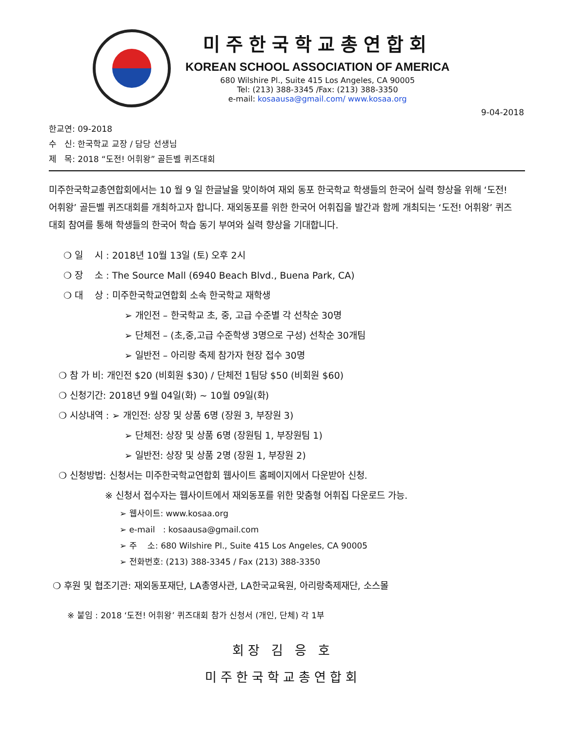미주한국학교총연합회
KOREAN SCHOOL ASSOCIATION OF AMERICA
680 Wilshire Pl., Suite 415 Los Angeles, CA 90005
Tel: (213) 388-3345 /Fax: (213) 388-3350
e-mail: kosaausa@gmail.com/ www.kosaa.org
9-04-2018
한교연: 09-2018
수 신: 한국학교 교장 / 담당 선생님
제 목: 2018 “도전! 어휘왕” 골든벨 퀴즈대회
미주한국학교총연합회에서는 10 월 9 일 한글날을 맞이하여 재외 동포 한국학교 학생들의 한국어 실력 향상을 위해 ‘도전! 어휘왕’ 골든벨 퀴즈대회를 개최하고자 합니다. 재외동포를 위한 한국어 어휘집을 발간과 함께 개최되는 ‘도전! 어휘왕’ 퀴즈대회 참여를 통해 학생들의 한국어 학습 동기 부여와 실력 향상을 기대합니다.
❍ 일 시 : 2018년 10월 13일 (토) 오후 2시
❍ 장 소 : The Source Mall (6940 Beach Blvd., Buena Park, CA)
❍ 대 상 : 미주한국학교연합회 소속 한국학교 재학생
➢ 개인전 – 한국학교 초, 중, 고급 수준별 각 선착순 30명
➢ 단체전 – (초,중,고급 수준학생 3명으로 구성) 선착순 30개팀
➢ 일반전 – 아리랑 축제 참가자 현장 접수 30명
❍ 참 가 비: 개인전 $20 (비회원 $30) / 단체전 1팀당 $50 (비회원 $60)
❍ 신청기간: 2018년 9월 04일(화) ~ 10월 09일(화)
❍ 시상내역 : ➢ 개인전: 상장 및 상품 6명 (장원 3, 부장원 3)
➢ 단체전: 상장 및 상품 6명 (장원팀 1, 부장원팀 1)
➢ 일반전: 상장 및 상품 2명 (장원 1, 부장원 2)
❍ 신청방법: 신청서는 미주한국학교연합회 웹사이트 홈페이지에서 다운받아 신청.
※ 신청서 접수자는 웹사이트에서 재외동포를 위한 맞춤형 어휘집 다운로드 가능.
➢ 웹사이트: www.kosaa.org
➢ e-mail : kosaausa@gmail.com
➢ 주 소: 680 Wilshire Pl., Suite 415 Los Angeles, CA 90005
➢ 전화번호: (213) 388-3345 / Fax (213) 388-3350
❍ 후원 및 협조기관: 재외동포재단, LA총영사관, LA한국교육원, 아리랑축제재단, 소스몰
※ 붙임 : 2018 ‘도전! 어휘왕’ 퀴즈대회 참가 신청서 (개인, 단체) 각 1부
회장 김 응 호
미주한국학교총연합회